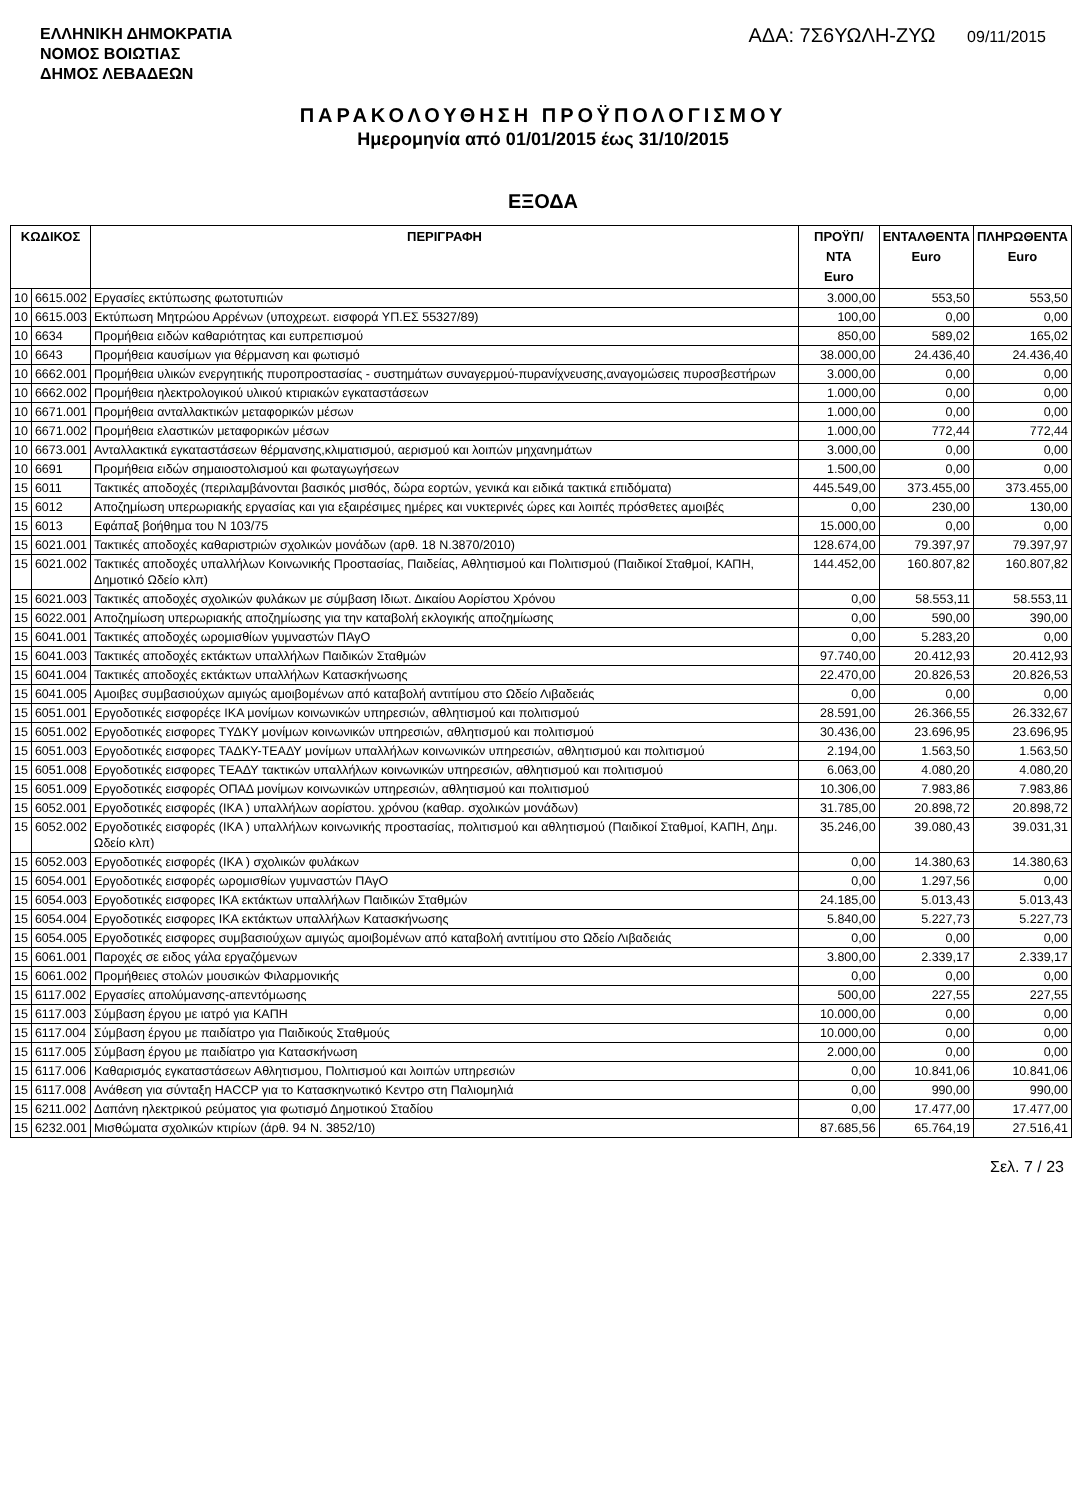ΕΛΛΗΝΙΚΗ ΔΗΜΟΚΡΑΤΙΑ
ΝΟΜΟΣ ΒΟΙΩΤΙΑΣ
ΔΗΜΟΣ ΛΕΒΑΔΕΩΝ
ΑΔΑ: 7Σ6ΥΩΛΗ-ΖΥΩ 09/11/2015
ΠΑΡΑΚΟΛΟΥΘΗΣΗ ΠΡΟΫΠΟΛΟΓΙΣΜΟΥ
Ημερομηνία από 01/01/2015 έως 31/10/2015
ΕΞΟΔΑ
| ΚΩΔΙΚΟΣ | | ΠΕΡΙΓΡΑΦΗ | ΠΡΟΫΠ/ΝΤΑ Euro | ΕΝΤΑΛΘΕΝΤΑ Euro | ΠΛΗΡΩΘΕΝΤΑ Euro |
| --- | --- | --- | --- | --- | --- |
| 10 | 6615.002 | Εργασίες εκτύπωσης φωτοτυπιών | 3.000,00 | 553,50 | 553,50 |
| 10 | 6615.003 | Εκτύπωση Μητρώου Αρρένων (υποχρεωτ. εισφορά ΥΠ.ΕΣ 55327/89) | 100,00 | 0,00 | 0,00 |
| 10 | 6634 | Προμήθεια ειδών καθαριότητας και ευπρεπισμού | 850,00 | 589,02 | 165,02 |
| 10 | 6643 | Προμήθεια καυσίμων για θέρμανση και φωτισμό | 38.000,00 | 24.436,40 | 24.436,40 |
| 10 | 6662.001 | Προμήθεια υλικών ενεργητικής πυροπροστασίας - συστημάτων συναγερμού-πυρανίχνευσης,αναγομώσεις πυροσβεστήρων | 3.000,00 | 0,00 | 0,00 |
| 10 | 6662.002 | Προμήθεια ηλεκτρολογικού υλικού κτιριακών εγκαταστάσεων | 1.000,00 | 0,00 | 0,00 |
| 10 | 6671.001 | Προμήθεια ανταλλακτικών μεταφορικών μέσων | 1.000,00 | 0,00 | 0,00 |
| 10 | 6671.002 | Προμήθεια ελαστικών μεταφορικών μέσων | 1.000,00 | 772,44 | 772,44 |
| 10 | 6673.001 | Ανταλλακτικά εγκαταστάσεων θέρμανσης,κλιματισμού, αερισμού και λοιπών μηχανημάτων | 3.000,00 | 0,00 | 0,00 |
| 10 | 6691 | Προμήθεια ειδών σημαιοστολισμού και φωταγωγήσεων | 1.500,00 | 0,00 | 0,00 |
| 15 | 6011 | Τακτικές αποδοχές (περιλαμβάνονται βασικός μισθός, δώρα εορτών, γενικά και ειδικά τακτικά επιδόματα) | 445.549,00 | 373.455,00 | 373.455,00 |
| 15 | 6012 | Αποζημίωση υπερωριακής εργασίας και για εξαιρέσιμες ημέρες και νυκτερινές ώρες και λοιπές πρόσθετες αμοιβές | 0,00 | 230,00 | 130,00 |
| 15 | 6013 | Εφάπαξ βοήθημα του Ν 103/75 | 15.000,00 | 0,00 | 0,00 |
| 15 | 6021.001 | Τακτικές αποδοχές καθαριστριών σχολικών μονάδων (αρθ. 18 Ν.3870/2010) | 128.674,00 | 79.397,97 | 79.397,97 |
| 15 | 6021.002 | Τακτικές αποδοχές υπαλλήλων Κοινωνικής Προστασίας, Παιδείας, Αθλητισμού και Πολιτισμού (Παιδικοί Σταθμοί, ΚΑΠΗ, Δημοτικό Ωδείο κλπ) | 144.452,00 | 160.807,82 | 160.807,82 |
| 15 | 6021.003 | Τακτικές αποδοχές σχολικών φυλάκων με σύμβαση Ιδιωτ. Δικαίου Αορίστου Χρόνου | 0,00 | 58.553,11 | 58.553,11 |
| 15 | 6022.001 | Αποζημίωση υπερωριακής αποζημίωσης για την καταβολή εκλογικής αποζημίωσης | 0,00 | 590,00 | 390,00 |
| 15 | 6041.001 | Τακτικές αποδοχές ωρομισθίων γυμναστών ΠΑγΟ | 0,00 | 5.283,20 | 0,00 |
| 15 | 6041.003 | Τακτικές αποδοχές εκτάκτων υπαλλήλων Παιδικών Σταθμών | 97.740,00 | 20.412,93 | 20.412,93 |
| 15 | 6041.004 | Τακτικές αποδοχές εκτάκτων υπαλλήλων Κατασκήνωσης | 22.470,00 | 20.826,53 | 20.826,53 |
| 15 | 6041.005 | Αμοιβες συμβασιούχων αμιγώς αμοιβομένων από καταβολή αντιτίμου στο Ωδείο Λιβαδειάς | 0,00 | 0,00 | 0,00 |
| 15 | 6051.001 | Εργοδοτικές εισφορέςε ΙΚΑ μονίμων κοινωνικών υπηρεσιών, αθλητισμού και πολιτισμού | 28.591,00 | 26.366,55 | 26.332,67 |
| 15 | 6051.002 | Εργοδοτικές εισφορες ΤΥΔΚΥ μονίμων κοινωνικών υπηρεσιών, αθλητισμού και πολιτισμού | 30.436,00 | 23.696,95 | 23.696,95 |
| 15 | 6051.003 | Εργοδοτικές εισφορες ΤΑΔΚΥ-ΤΕΑΔΥ μονίμων υπαλλήλων κοινωνικών υπηρεσιών, αθλητισμού και πολιτισμού | 2.194,00 | 1.563,50 | 1.563,50 |
| 15 | 6051.008 | Εργοδοτικές εισφορες ΤΕΑΔΥ τακτικών υπαλλήλων κοινωνικών υπηρεσιών, αθλητισμού και πολιτισμού | 6.063,00 | 4.080,20 | 4.080,20 |
| 15 | 6051.009 | Εργοδοτικές εισφορές ΟΠΑΔ μονίμων κοινωνικών υπηρεσιών, αθλητισμού και πολιτισμού | 10.306,00 | 7.983,86 | 7.983,86 |
| 15 | 6052.001 | Εργοδοτικές εισφορές (ΙΚΑ ) υπαλλήλων αορίστου. χρόνου (καθαρ. σχολικών μονάδων) | 31.785,00 | 20.898,72 | 20.898,72 |
| 15 | 6052.002 | Εργοδοτικές εισφορές (ΙΚΑ ) υπαλλήλων κοινωνικής προστασίας, πολιτισμού και αθλητισμού (Παιδικοί Σταθμοί, ΚΑΠΗ, Δημ. Ωδείο κλπ) | 35.246,00 | 39.080,43 | 39.031,31 |
| 15 | 6052.003 | Εργοδοτικές εισφορές (ΙΚΑ ) σχολικών φυλάκων | 0,00 | 14.380,63 | 14.380,63 |
| 15 | 6054.001 | Εργοδοτικές εισφορές ωρομισθίων γυμναστών ΠΑγΟ | 0,00 | 1.297,56 | 0,00 |
| 15 | 6054.003 | Εργοδοτικές εισφορες ΙΚΑ εκτάκτων υπαλλήλων Παιδικών Σταθμών | 24.185,00 | 5.013,43 | 5.013,43 |
| 15 | 6054.004 | Εργοδοτικές εισφορες ΙΚΑ εκτάκτων υπαλλήλων Κατασκήνωσης | 5.840,00 | 5.227,73 | 5.227,73 |
| 15 | 6054.005 | Εργοδοτικές εισφορες συμβασιούχων αμιγώς αμοιβομένων από καταβολή αντιτίμου στο Ωδείο Λιβαδειάς | 0,00 | 0,00 | 0,00 |
| 15 | 6061.001 | Παροχές σε ειδος γάλα εργαζόμενων | 3.800,00 | 2.339,17 | 2.339,17 |
| 15 | 6061.002 | Προμήθειες στολών μουσικών Φιλαρμονικής | 0,00 | 0,00 | 0,00 |
| 15 | 6117.002 | Εργασίες απολύμανσης-απεντόμωσης | 500,00 | 227,55 | 227,55 |
| 15 | 6117.003 | Σύμβαση έργου με ιατρό για ΚΑΠΗ | 10.000,00 | 0,00 | 0,00 |
| 15 | 6117.004 | Σύμβαση έργου με παιδίατρο για Παιδικούς Σταθμούς | 10.000,00 | 0,00 | 0,00 |
| 15 | 6117.005 | Σύμβαση έργου με παιδίατρο για Κατασκήνωση | 2.000,00 | 0,00 | 0,00 |
| 15 | 6117.006 | Καθαρισμός εγκαταστάσεων Αθλητισμου, Πολιτισμού και λοιπών υπηρεσιών | 0,00 | 10.841,06 | 10.841,06 |
| 15 | 6117.008 | Ανάθεση για σύνταξη HACCP για το Κατασκηνωτικό Κεντρο στη Παλιομηλιά | 0,00 | 990,00 | 990,00 |
| 15 | 6211.002 | Δαπάνη ηλεκτρικού ρεύματος για φωτισμό Δημοτικού Σταδίου | 0,00 | 17.477,00 | 17.477,00 |
| 15 | 6232.001 | Μισθώματα σχολικών κτιρίων (άρθ. 94 Ν. 3852/10) | 87.685,56 | 65.764,19 | 27.516,41 |
Σελ. 7 / 23